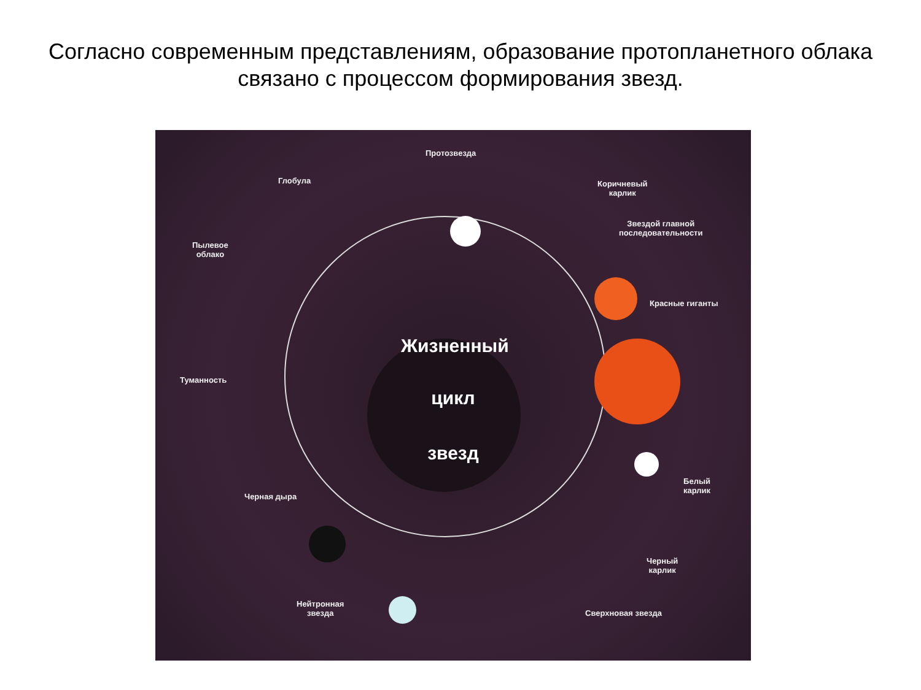Согласно современным представлениям, образование протопланетного облака связано с процессом формирования звезд.
Жизненный
цикл
звезд
Протозвезда
Глобула
Коричневый
карлик
Звездой главной
последовательности
Пылевое
облако
Красные гиганты
Туманность
Белый
карлик
Черная дыра
Черный
карлик
Нейтронная
звезда
Сверхновая звезда